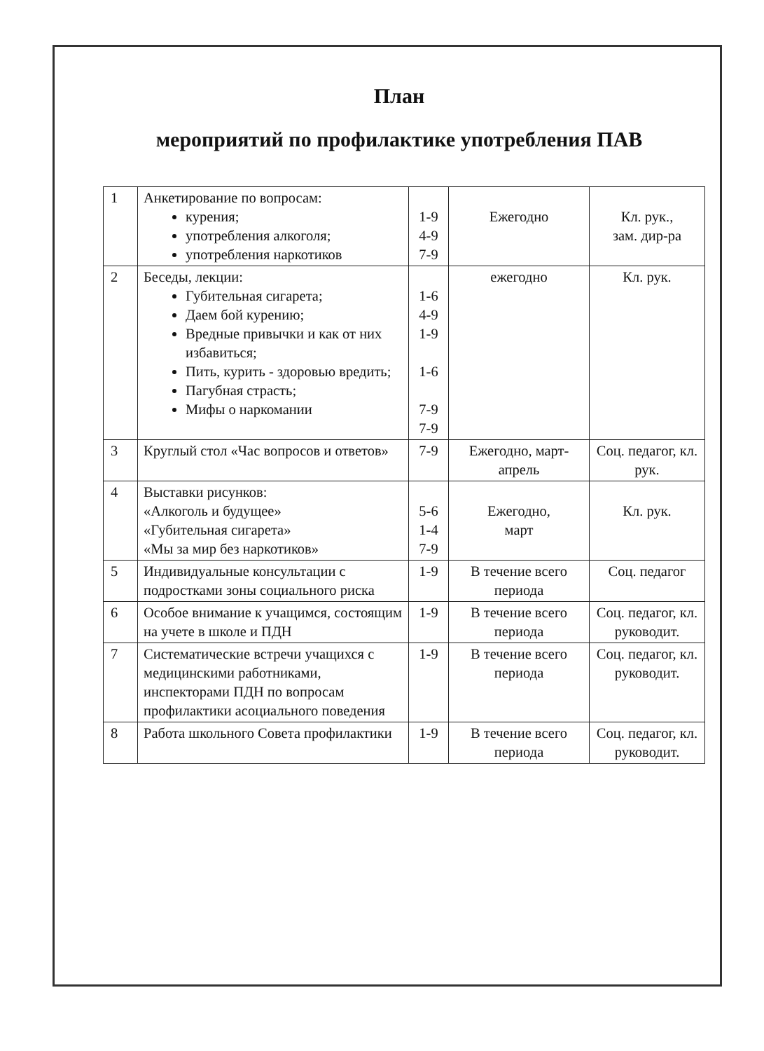План
мероприятий по профилактике употребления ПАВ
| 1 | Анкетирование по вопросам: курения; употребления алкоголя; употребления наркотиков | 1-9 4-9 7-9 | Ежегодно | Кл. рук., зам. дир-ра |
| 2 | Беседы, лекции: Губительная сигарета; Даем бой курению; Вредные привычки и как от них избавиться; Пить, курить - здоровью вредить; Пагубная страсть; Мифы о наркомании | 1-6 4-9 1-9 1-6 7-9 7-9 | ежегодно | Кл. рук. |
| 3 | Круглый стол «Час вопросов и ответов» | 7-9 | Ежегодно, март-апрель | Соц. педагог, кл. рук. |
| 4 | Выставки рисунков: «Алкоголь и будущее» «Губительная сигарета» «Мы за мир без наркотиков» | 5-6 1-4 7-9 | Ежегодно, март | Кл. рук. |
| 5 | Индивидуальные консультации с подростками зоны социального риска | 1-9 | В течение всего периода | Соц. педагог |
| 6 | Особое внимание к учащимся, состоящим на учете в школе и ПДН | 1-9 | В течение всего периода | Соц. педагог, кл. руководит. |
| 7 | Систематические встречи учащихся с медицинскими работниками, инспекторами ПДН по вопросам профилактики асоциального поведения | 1-9 | В течение всего периода | Соц. педагог, кл. руководит. |
| 8 | Работа школьного Совета профилактики | 1-9 | В течение всего периода | Соц. педагог, кл. руководит. |